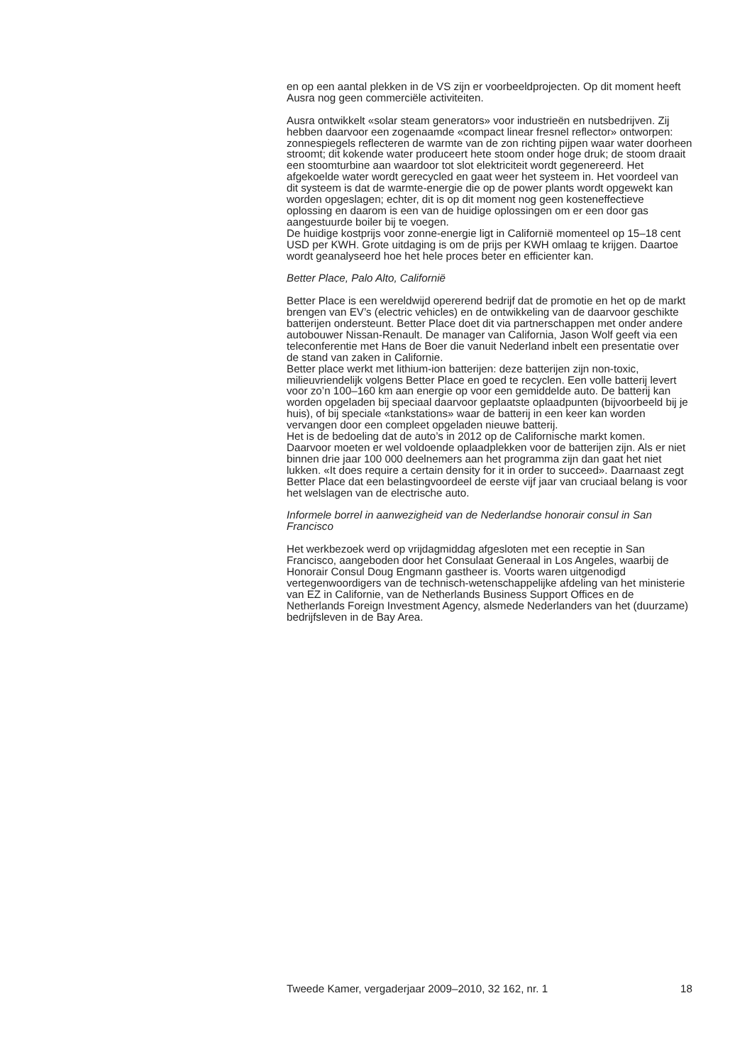en op een aantal plekken in de VS zijn er voorbeeldprojecten. Op dit moment heeft Ausra nog geen commerciële activiteiten.
Ausra ontwikkelt «solar steam generators» voor industrieën en nutsbedrijven. Zij hebben daarvoor een zogenaamde «compact linear fresnel reflector» ontworpen: zonnespiegels reflecteren de warmte van de zon richting pijpen waar water doorheen stroomt; dit kokende water produceert hete stoom onder hoge druk; de stoom draait een stoomturbine aan waardoor tot slot elektriciteit wordt gegenereerd. Het afgekoelde water wordt gerecycled en gaat weer het systeem in. Het voordeel van dit systeem is dat de warmte-energie die op de power plants wordt opgewekt kan worden opgeslagen; echter, dit is op dit moment nog geen kosteneffectieve oplossing en daarom is een van de huidige oplossingen om er een door gas aangestuurde boiler bij te voegen.
De huidige kostprijs voor zonne-energie ligt in Californië momenteel op 15–18 cent USD per KWH. Grote uitdaging is om de prijs per KWH omlaag te krijgen. Daartoe wordt geanalyseerd hoe het hele proces beter en efficienter kan.
Better Place, Palo Alto, Californië
Better Place is een wereldwijd opererend bedrijf dat de promotie en het op de markt brengen van EV’s (electric vehicles) en de ontwikkeling van de daarvoor geschikte batterijen ondersteunt. Better Place doet dit via partnerschappen met onder andere autobouwer Nissan-Renault. De manager van California, Jason Wolf geeft via een teleconferentie met Hans de Boer die vanuit Nederland inbelt een presentatie over de stand van zaken in Californie.
Better place werkt met lithium-ion batterijen: deze batterijen zijn non-toxic, milieuvriendelijk volgens Better Place en goed te recyclen. Een volle batterij levert voor zo’n 100–160 km aan energie op voor een gemiddelde auto. De batterij kan worden opgeladen bij speciaal daarvoor geplaatste oplaadpunten (bijvoorbeeld bij je huis), of bij speciale «tankstations» waar de batterij in een keer kan worden vervangen door een compleet opgeladen nieuwe batterij.
Het is de bedoeling dat de auto’s in 2012 op de Californische markt komen. Daarvoor moeten er wel voldoende oplaadplekken voor de batterijen zijn. Als er niet binnen drie jaar 100 000 deelnemers aan het programma zijn dan gaat het niet lukken. «It does require a certain density for it in order to succeed». Daarnaast zegt Better Place dat een belastingvoordeel de eerste vijf jaar van cruciaal belang is voor het welslagen van de electrische auto.
Informele borrel in aanwezigheid van de Nederlandse honorair consul in San Francisco
Het werkbezoek werd op vrijdagmiddag afgesloten met een receptie in San Francisco, aangeboden door het Consulaat Generaal in Los Angeles, waarbij de Honorair Consul Doug Engmann gastheer is. Voorts waren uitgenodigd vertegenwoordigers van de technisch-wetenschappelijke afdeling van het ministerie van EZ in Californie, van de Netherlands Business Support Offices en de Netherlands Foreign Investment Agency, alsmede Nederlanders van het (duurzame) bedrijfsleven in de Bay Area.
Tweede Kamer, vergaderjaar 2009–2010, 32 162, nr. 1 18